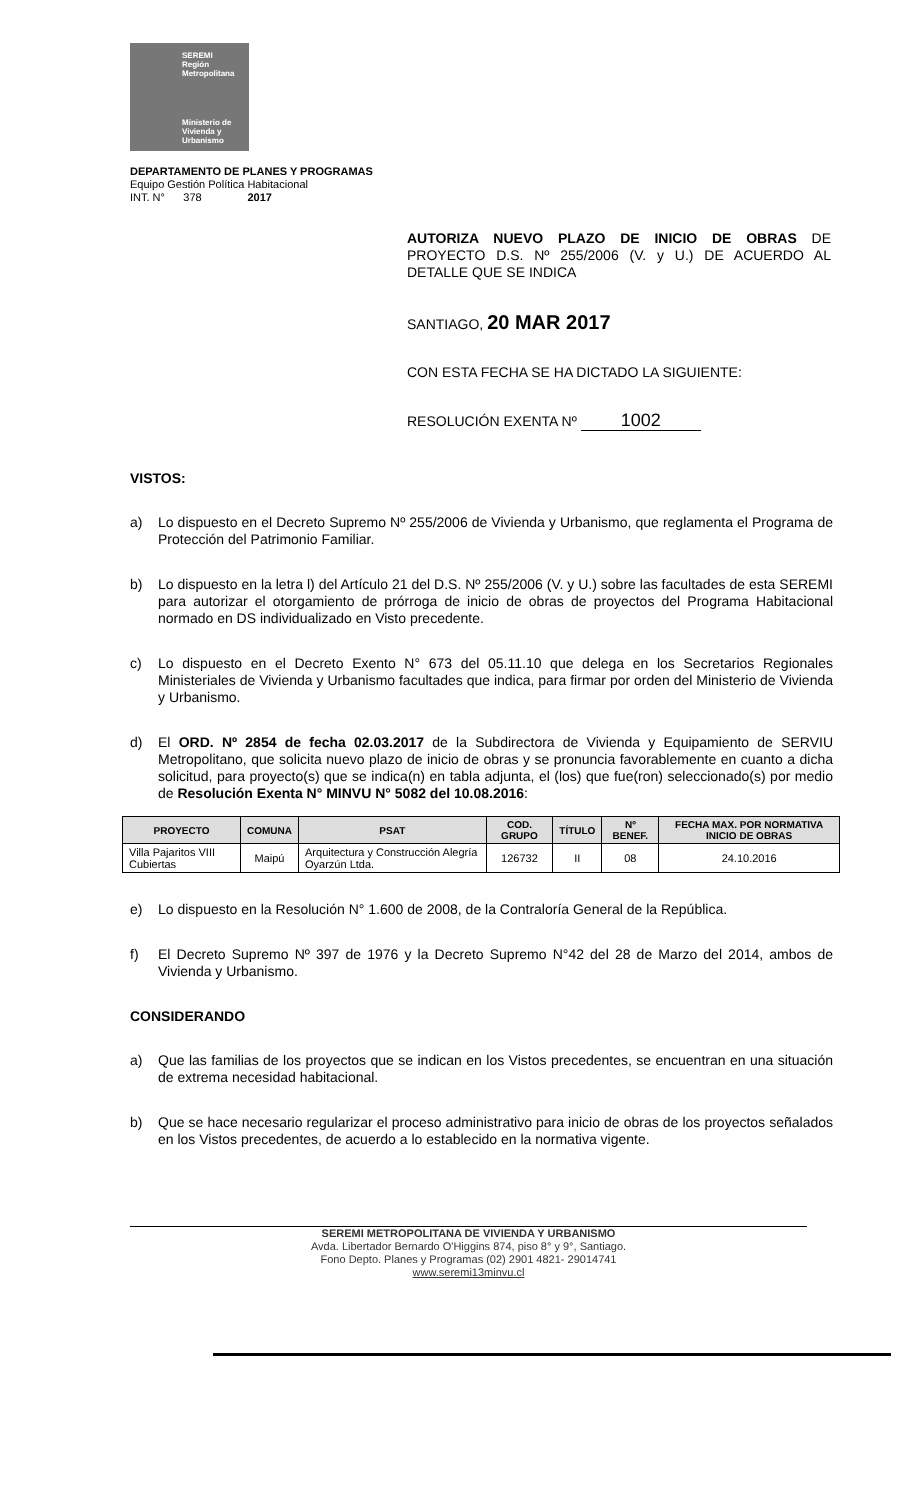SEREMI
Región Metropolitana
Ministerio de
Vivienda y
Urbanismo
DEPARTAMENTO DE PLANES Y PROGRAMAS
Equipo Gestión Política Habitacional
INT. N° 378 2017
AUTORIZA NUEVO PLAZO DE INICIO DE OBRAS DE PROYECTO D.S. Nº 255/2006 (V. y U.) DE ACUERDO AL DETALLE QUE SE INDICA
SANTIAGO, 20 MAR 2017
CON ESTA FECHA SE HA DICTADO LA SIGUIENTE:
RESOLUCIÓN EXENTA Nº 1002
VISTOS:
a) Lo dispuesto en el Decreto Supremo Nº 255/2006 de Vivienda y Urbanismo, que reglamenta el Programa de Protección del Patrimonio Familiar.
b) Lo dispuesto en la letra l) del Artículo 21 del D.S. Nº 255/2006 (V. y U.) sobre las facultades de esta SEREMI para autorizar el otorgamiento de prórroga de inicio de obras de proyectos del Programa Habitacional normado en DS individualizado en Visto precedente.
c) Lo dispuesto en el Decreto Exento N° 673 del 05.11.10 que delega en los Secretarios Regionales Ministeriales de Vivienda y Urbanismo facultades que indica, para firmar por orden del Ministerio de Vivienda y Urbanismo.
d) El ORD. Nº 2854 de fecha 02.03.2017 de la Subdirectora de Vivienda y Equipamiento de SERVIU Metropolitano, que solicita nuevo plazo de inicio de obras y se pronuncia favorablemente en cuanto a dicha solicitud, para proyecto(s) que se indica(n) en tabla adjunta, el (los) que fue(ron) seleccionado(s) por medio de Resolución Exenta N° MINVU N° 5082 del 10.08.2016:
| PROYECTO | COMUNA | PSAT | COD. GRUPO | TÍTULO | Nº BENEF. | FECHA MAX. POR NORMATIVA INICIO DE OBRAS |
| --- | --- | --- | --- | --- | --- | --- |
| Villa Pajaritos VIII Cubiertas | Maipú | Arquitectura y Construcción Alegría Oyarzún Ltda. | 126732 | II | 08 | 24.10.2016 |
e) Lo dispuesto en la Resolución N° 1.600 de 2008, de la Contraloría General de la República.
f) El Decreto Supremo Nº 397 de 1976 y la Decreto Supremo N°42 del 28 de Marzo del 2014, ambos de Vivienda y Urbanismo.
CONSIDERANDO
a) Que las familias de los proyectos que se indican en los Vistos precedentes, se encuentran en una situación de extrema necesidad habitacional.
b) Que se hace necesario regularizar el proceso administrativo para inicio de obras de los proyectos señalados en los Vistos precedentes, de acuerdo a lo establecido en la normativa vigente.
SEREMI METROPOLITANA DE VIVIENDA Y URBANISMO
Avda. Libertador Bernardo O'Higgins 874, piso 8° y 9°, Santiago.
Fono Depto. Planes y Programas (02) 2901 4821- 29014741
www.seremi13minvu.cl